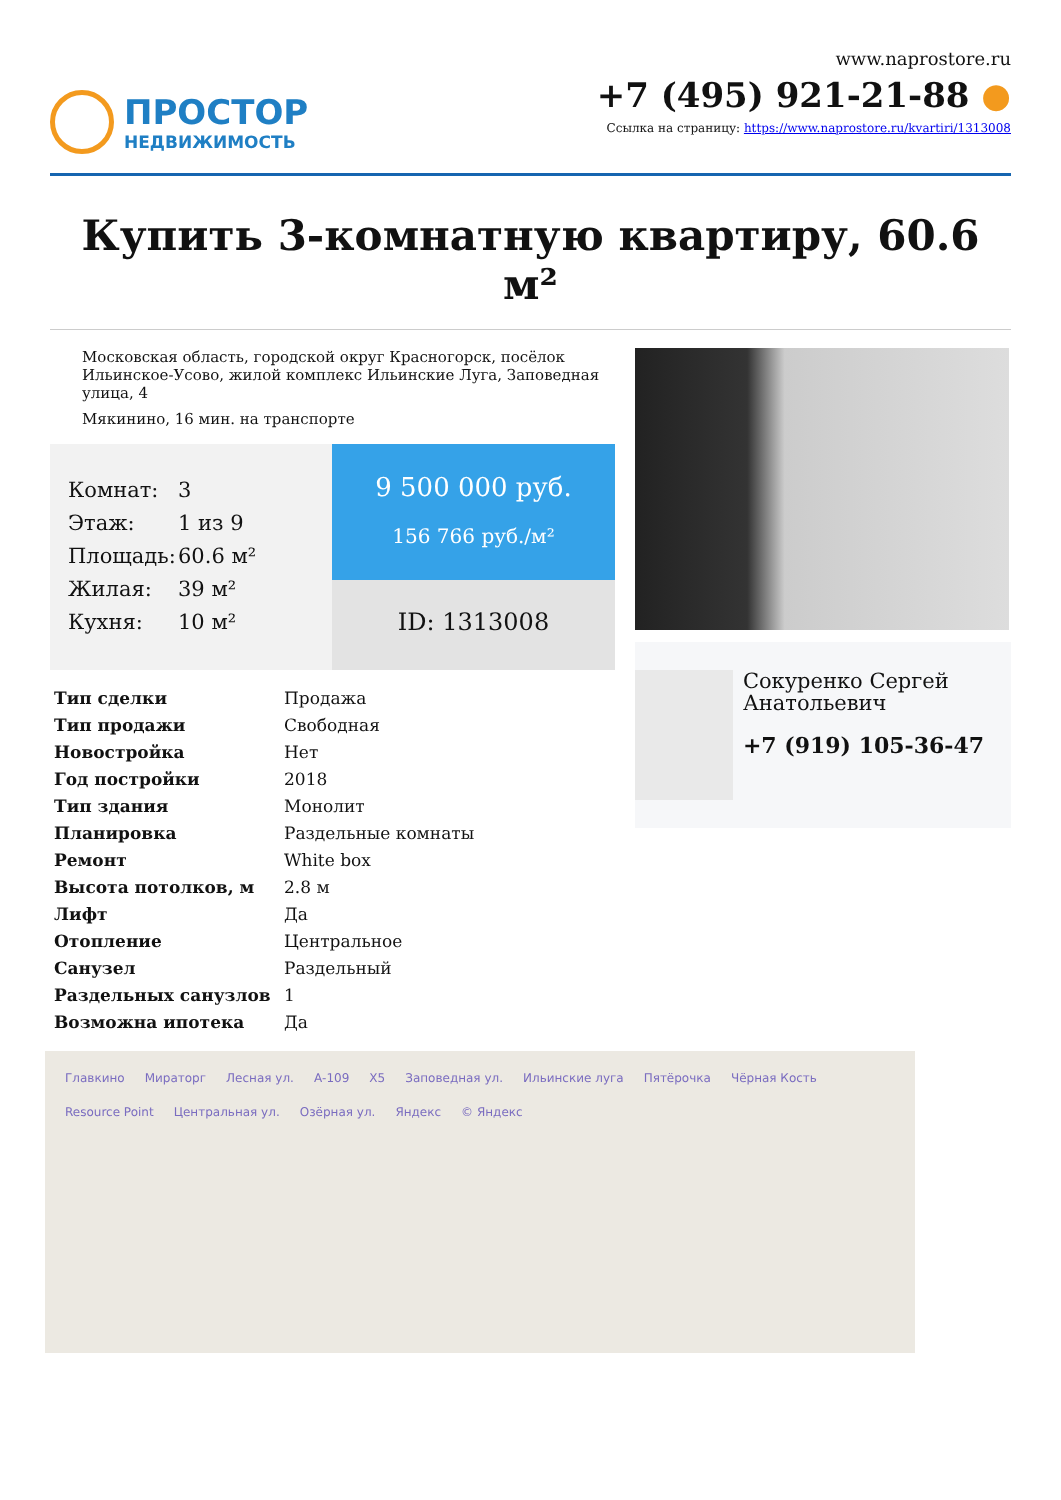ПРОСТОР
НЕДВИЖИМОСТЬ
www.naprostore.ru
+7 (495) 921-21-88 ●
Ссылка на страницу: https://www.naprostore.ru/kvartiri/1313008
Купить 3-комнатную квартиру, 60.6 м²
Московская область, городской округ Красногорск, посёлок Ильинское-Усово, жилой комплекс Ильинские Луга, Заповедная улица, 4
Мякинино, 16 мин. на транспорте
Комнат: 3
Этаж: 1 из 9
Площадь: 60.6 м²
Жилая: 39 м²
Кухня: 10 м²
9 500 000 руб.
156 766 руб./м²
ID: 1313008
| Тип сделки | Продажа |
| Тип продажи | Свободная |
| Новостройка | Нет |
| Год постройки | 2018 |
| Тип здания | Монолит |
| Планировка | Раздельные комнаты |
| Ремонт | White box |
| Высота потолков, м | 2.8 м |
| Лифт | Да |
| Отопление | Центральное |
| Санузел | Раздельный |
| Раздельных санузлов | 1 |
| Возможна ипотека | Да |
Сокуренко Сергей Анатольевич
+7 (919) 105-36-47
Главкино Мираторг Лесная ул. А-109 X5 Заповедная ул. Ильинские луга Пятёрочка Чёрная Кость Resource Point Центральная ул. Озёрная ул. Яндекс © Яндекс